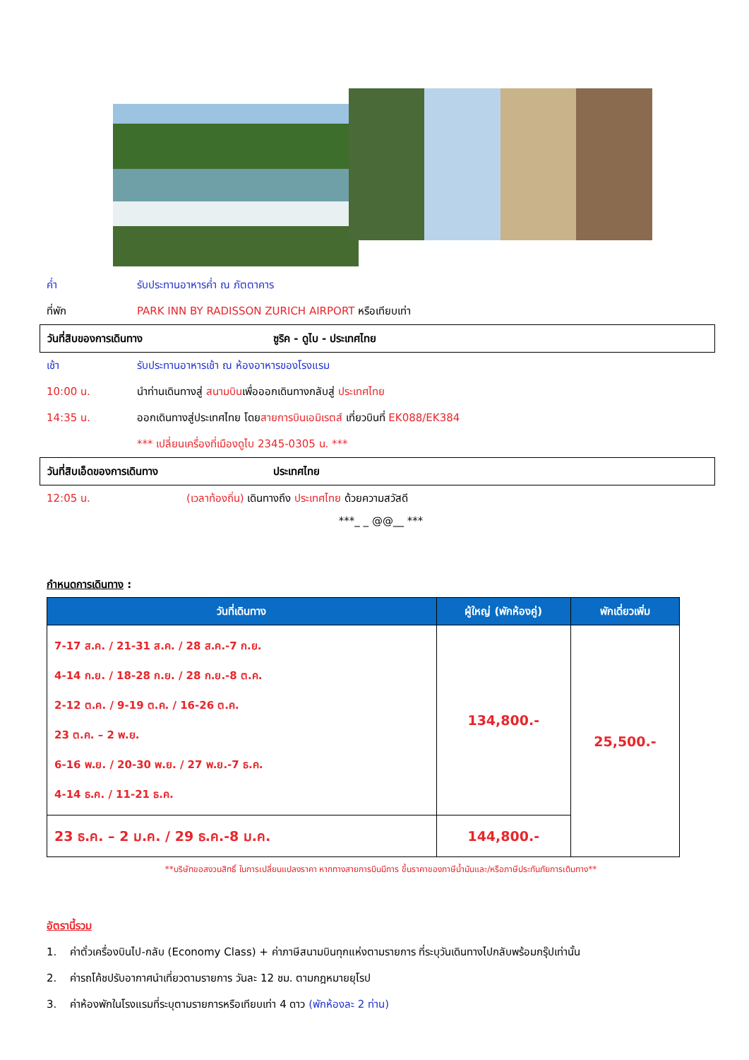ค่ำ รับประทานอาหารค่ำ ณ ภัตตาคาร
ที่พัก PARK INN BY RADISSON ZURICH AIRPORT หรือเทียบเท่า
วันที่สิบของการเดินทาง ซูริค - ดูไบ - ประเทศไทย
เช้า รับประทานอาหารเช้า ณ ห้องอาหารของโรงแรม
10:00 น. นำท่านเดินทางสู่ สนามบินเพื่อออกเดินทางกลับสู่ ประเทศไทย
14:35 น. ออกเดินทางสู่ประเทศไทย โดยสายการบินเอมิเรตส์ เที่ยวบินที่ EK088/EK384
*** เปลี่ยนเครื่องที่เมืองดูไบ 2345-0305 น. ***
วันที่สิบเอ็ดของการเดินทาง ประเทศไทย
12:05 น. (เวลาท้องถิ่น) เดินทางถึง ประเทศไทย ด้วยความสวัสดี
***_ _ @@__ ***
กำหนดการเดินทาง :
| วันที่เดินทาง | ผู้ใหญ่ (พักห้องคู่) | พักเดี่ยวเพิ่ม |
| --- | --- | --- |
| 7-17 ส.ค. / 21-31 ส.ค. / 28 ส.ค.-7 ก.ย. 4-14 ก.ย. / 18-28 ก.ย. / 28 ก.ย.-8 ต.ค. 2-12 ต.ค. / 9-19 ต.ค. / 16-26 ต.ค. 23 ต.ค. – 2 พ.ย. 6-16 พ.ย. / 20-30 พ.ย. / 27 พ.ย.-7 ธ.ค. 4-14 ธ.ค. / 11-21 ธ.ค. | 134,800.- | 25,500.- |
| 23 ธ.ค. – 2 ม.ค. / 29 ธ.ค.-8 ม.ค. | 144,800.- | |
**บริษัทขอสงวนสิทธิ์ ในการเปลี่ยนแปลงราคา หากทางสายการบินมีการ ขึ้นราคาของภาษีน้ำมันและ/หรือภาษีประกันภัยการเดินทาง**
อัตรานี้รวม
1. ค่าตั๋วเครื่องบินไป-กลับ (Economy Class) + ค่าภาษีสนามบินทุกแห่งตามรายการ ที่ระบุวันเดินทางไปกลับพร้อมกรุ๊ปเท่านั้น
2. ค่ารถโค้ชปรับอากาศนำเที่ยวตามรายการ วันละ 12 ชม. ตามกฎหมายยุโรป
3. ค่าห้องพักในโรงแรมที่ระบุตามรายการหรือเทียบเท่า 4 ดาว (พักห้องละ 2 ท่าน)